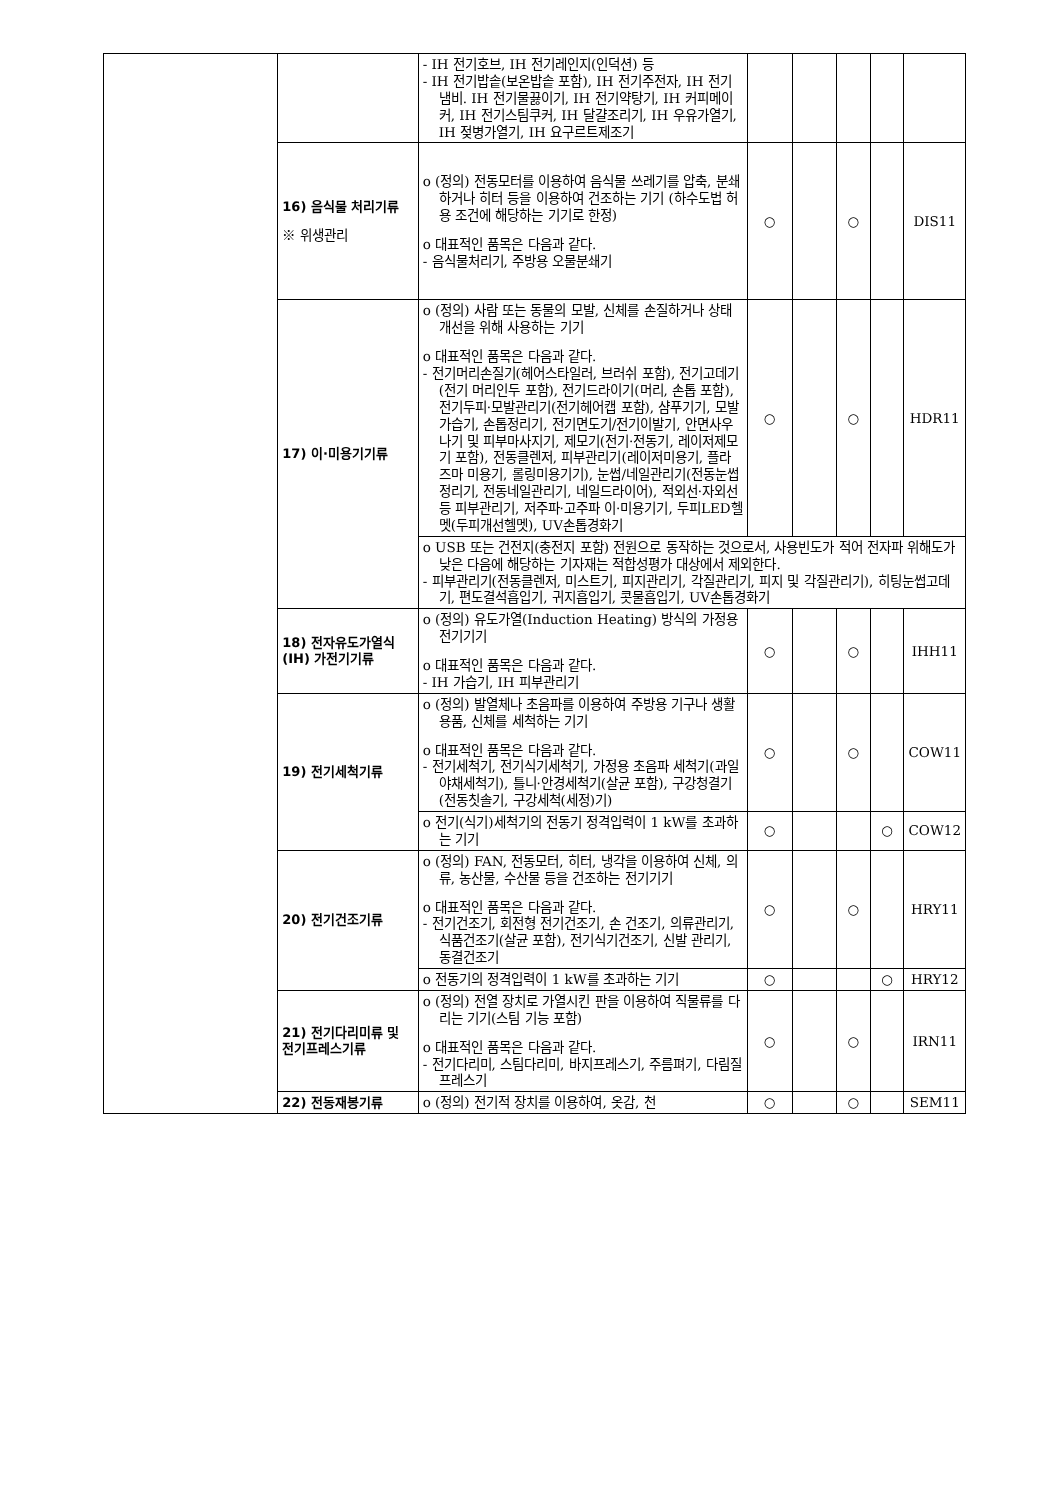| | | - IH 전기호브, IH 전기레인지(인덕션) 등 - IH 전기밥솥(보온밥솥 포함), IH 전기주전자, IH 전기냄비. IH 전기물끓이기, IH 전기약탕기, IH 커피메이커, IH 전기스팀쿠커, IH 달걀조리기, IH 우유가열기, IH 젖병가열기, IH 요구르트제조기 | | | | | |
| | 16) 음식물 처리기류 ※ 위생관리 | o (정의) 전동모터를 이용하여 음식물 쓰레기를 압축, 분쇄하거나 히터 등을 이용하여 건조하는 기기 (하수도법 허용 조건에 해당하는 기기로 한정) o 대표적인 품목은 다음과 같다. - 음식물처리기, 주방용 오물분쇄기 | ○ | | ○ | | DIS11 |
| | 17) 이·미용기기류 | o (정의) 사람 또는 동물의 모발, 신체를 손질하거나 상태개선을 위해 사용하는 기기 o 대표적인 품목은 다음과 같다. - 전기머리손질기(헤어스타일러, 브러쉬 포함), 전기고데기(전기 머리인두 포함), 전기드라이기(머리, 손톱 포함), 전기두피·모발관리기(전기헤어캡 포함), 샴푸기기, 모발가습기, 손톱정리기, 전기면도기/전기이발기, 안면사우나기 및 피부마사지기, 제모기(전기·전동기, 레이저제모기 포함), 전동클렌저, 피부관리기(레이저미용기, 플라즈마 미용기, 롤링미용기기), 눈썹/네일관리기(전동눈썹정리기, 전동네일관리기, 네일드라이어), 적외선·자외선 등 피부관리기, 저주파·고주파 이·미용기기, 두피LED헬멧(두피개선헬멧), UV손톱경화기 | ○ | | ○ | | HDR11 |
| | | o USB 또는 건전지(충전지 포함) 전원으로 동작하는 것으로서, 사용빈도가 적어 전자파 위해도가 낮은 다음에 해당하는 기자재는 적합성평가 대상에서 제외한다. - 피부관리기(전동클렌저, 미스트기, 피지관리기, 각질관리기, 피지 및 각질관리기), 히팅눈썹고데기, 편도결석흡입기, 귀지흡입기, 콧물흡입기, UV손톱경화기 | | | | | |
| | 18) 전자유도가열식 (IH) 가전기기류 | o (정의) 유도가열(Induction Heating) 방식의 가정용 전기기기 o 대표적인 품목은 다음과 같다. - IH 가습기, IH 피부관리기 | ○ | | ○ | | IHH11 |
| | 19) 전기세척기류 | o (정의) 발열체나 초음파를 이용하여 주방용 기구나 생활용품, 신체를 세척하는 기기 o 대표적인 품목은 다음과 같다. - 전기세척기, 전기식기세척기, 가정용 초음파 세척기(과일야채세척기), 틀니·안경세척기(살균 포함), 구강청결기(전동칫솔기, 구강세척(세정)기) | ○ | | ○ | | COW11 |
| | | o 전기(식기)세척기의 전동기 정격입력이 1 kW를 초과하는 기기 | ○ | | | ○ | COW12 |
| | 20) 전기건조기류 | o (정의) FAN, 전동모터, 히터, 냉각을 이용하여 신체, 의류, 농산물, 수산물 등을 건조하는 전기기기 o 대표적인 품목은 다음과 같다. - 전기건조기, 회전형 전기건조기, 손 건조기, 의류관리기, 식품건조기(살균 포함), 전기식기건조기, 신발 관리기, 동결건조기 | ○ | | ○ | | HRY11 |
| | | o 전동기의 정격입력이 1 kW를 초과하는 기기 | ○ | | | ○ | HRY12 |
| | 21) 전기다리미류 및 전기프레스기류 | o (정의) 전열 장치로 가열시킨 판을 이용하여 직물류를 다리는 기기(스팀 기능 포함) o 대표적인 품목은 다음과 같다. - 전기다리미, 스팀다리미, 바지프레스기, 주름펴기, 다림질 프레스기 | ○ | | ○ | | IRN11 |
| | 22) 전동재봉기류 | o (정의) 전기적 장치를 이용하여, 옷감, 천 | ○ | | ○ | | SEM11 |